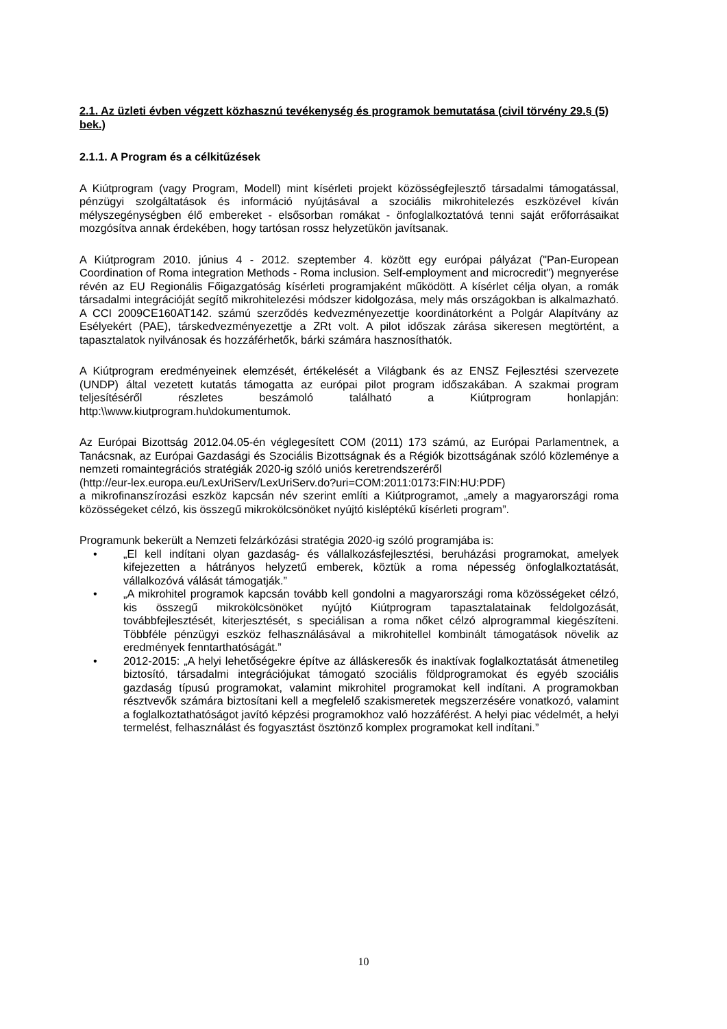2.1. Az üzleti évben végzett közhasznú tevékenység és programok bemutatása (civil törvény 29.§ (5) bek.)
2.1.1. A Program és a célkitűzések
A Kiútprogram (vagy Program, Modell) mint kísérleti projekt közösségfejlesztő társadalmi támogatással, pénzügyi szolgáltatások és információ nyújtásával a szociális mikrohitelezés eszközével kíván mélyszegénységben élő embereket - elsősorban romákat - önfoglalkoztatóvá tenni saját erőforrásaikat mozgósítva annak érdekében, hogy tartósan rossz helyzetükön javítsanak.
A Kiútprogram 2010. június 4 - 2012. szeptember 4. között egy európai pályázat ("Pan-European Coordination of Roma integration Methods - Roma inclusion. Self-employment and microcredit") megnyerése révén az EU Regionális Főigazgatóság kísérleti programjaként működött. A kísérlet célja olyan, a romák társadalmi integrációját segítő mikrohitelezési módszer kidolgozása, mely más országokban is alkalmazható. A CCI 2009CE160AT142. számú szerződés kedvezményezettje koordinátorként a Polgár Alapítvány az Esélyekért (PAE), társkedvezményezettje a ZRt volt. A pilot időszak zárása sikeresen megtörtént, a tapasztalatok nyilvánosak és hozzáférhetők, bárki számára hasznosíthatók.
A Kiútprogram eredményeinek elemzését, értékelését a Világbank és az ENSZ Fejlesztési szervezete (UNDP) által vezetett kutatás támogatta az európai pilot program időszakában. A szakmai program teljesítéséről részletes beszámoló található a Kiútprogram honlapján: http:\\www.kiutprogram.hu\dokumentumok.
Az Európai Bizottság 2012.04.05-én véglegesített COM (2011) 173 számú, az Európai Parlamentnek, a Tanácsnak, az Európai Gazdasági és Szociális Bizottságnak és a Régiók bizottságának szóló közleménye a nemzeti romaintegrációs stratégiák 2020-ig szóló uniós keretrendszeréről
(http://eur-lex.europa.eu/LexUriServ/LexUriServ.do?uri=COM:2011:0173:FIN:HU:PDF)
a mikrofinanszírozási eszköz kapcsán név szerint említi a Kiútprogramot, „amely a magyarországi roma közösségeket célzó, kis összegű mikrokölcsönöket nyújtó kisléptékű kísérleti program”.
Programunk bekerült a Nemzeti felzárkózási stratégia 2020-ig szóló programjába is:
• „El kell indítani olyan gazdaság- és vállalkozásfejlesztési, beruházási programokat, amelyek kifejezetten a hátrányos helyzetű emberek, köztük a roma népesség önfoglalkoztatását, vállalkozóvá válását támogatják.”
• „A mikrohitel programok kapcsán tovább kell gondolni a magyarországi roma közösségeket célzó, kis összegű mikrokölcsönöket nyújtó Kiútprogram tapasztalatainak feldolgozását, továbbfejlesztését, kiterjesztését, s speciálisan a roma nőket célzó alprogrammal kiegészíteni. Többféle pénzügyi eszköz felhasználásával a mikrohitellel kombinált támogatások növelik az eredmények fenntarthatóságát.”
• 2012-2015: „A helyi lehetőségekre építve az álláskeresők és inaktívak foglalkoztatását átmenetileg biztosító, társadalmi integrációjukat támogató szociális földprogramokat és egyéb szociális gazdaság típusú programokat, valamint mikrohitel programokat kell indítani. A programokban résztvevők számára biztosítani kell a megfelelő szakismeretek megszerzésére vonatkozó, valamint a foglalkoztathatóságot javító képzési programokhoz való hozzáférést. A helyi piac védelmét, a helyi termelést, felhasználást és fogyasztást ösztönző komplex programokat kell indítani.”
10